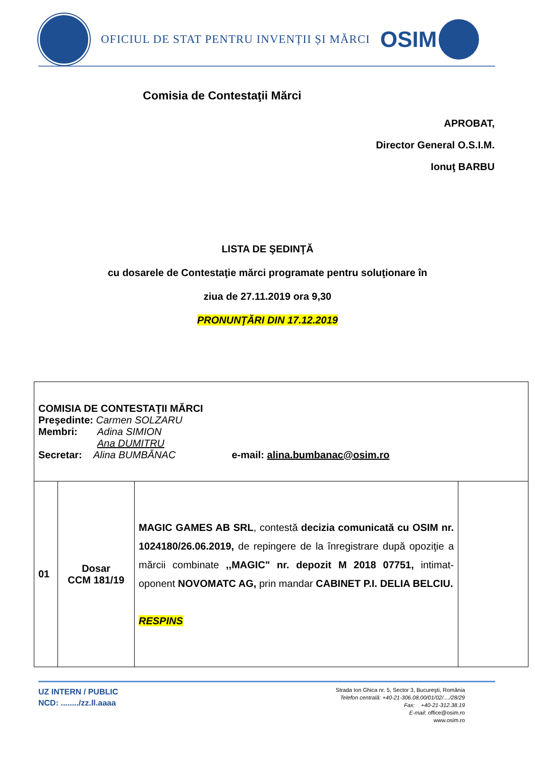OFICIUL DE STAT PENTRU INVENȚII ȘI MĂRCI
OSIM
Comisia de Contestaţii Mărci
APROBAT,
Director General O.S.I.M.
Ionuţ BARBU
LISTA DE ŞEDINŢĂ
cu dosarele de Contestaţie mărci programate pentru soluţionare în
ziua de 27.11.2019 ora 9,30
PRONUNŢĂRI DIN 17.12.2019
| COMISIA DE CONTESTAŢII MĂRCI Preşedinte: Carmen SOLZARU Membri: Adina SIMION Ana DUMITRU Secretar: Alina BUMBĂNAC e-mail: alina.bumbanac@osim.ro | | | |
| 01 | Dosar CCM 181/19 | MAGIC GAMES AB SRL , contestă decizia comunicată cu OSIM nr. 1024180/26.06.2019, de repingere de la înregistrare după opoziţie a mărcii combinate ,,MAGIC" nr. depozit M 2018 07751, intimat-oponent NOVOMATC AG, prin mandar CABINET P.I. DELIA BELCIU. RESPINS | |
UZ INTERN / PUBLIC
NCD: ......../zz.ll.aaaa
Strada Ion Ghica nr. 5, Sector 3, Bucureşti, România
Telefon centrală: +40-21-306.08.00/01/02/..../28/29
Fax: +40-21-312.38.19
E-mail: office@osim.ro
www.osim.ro